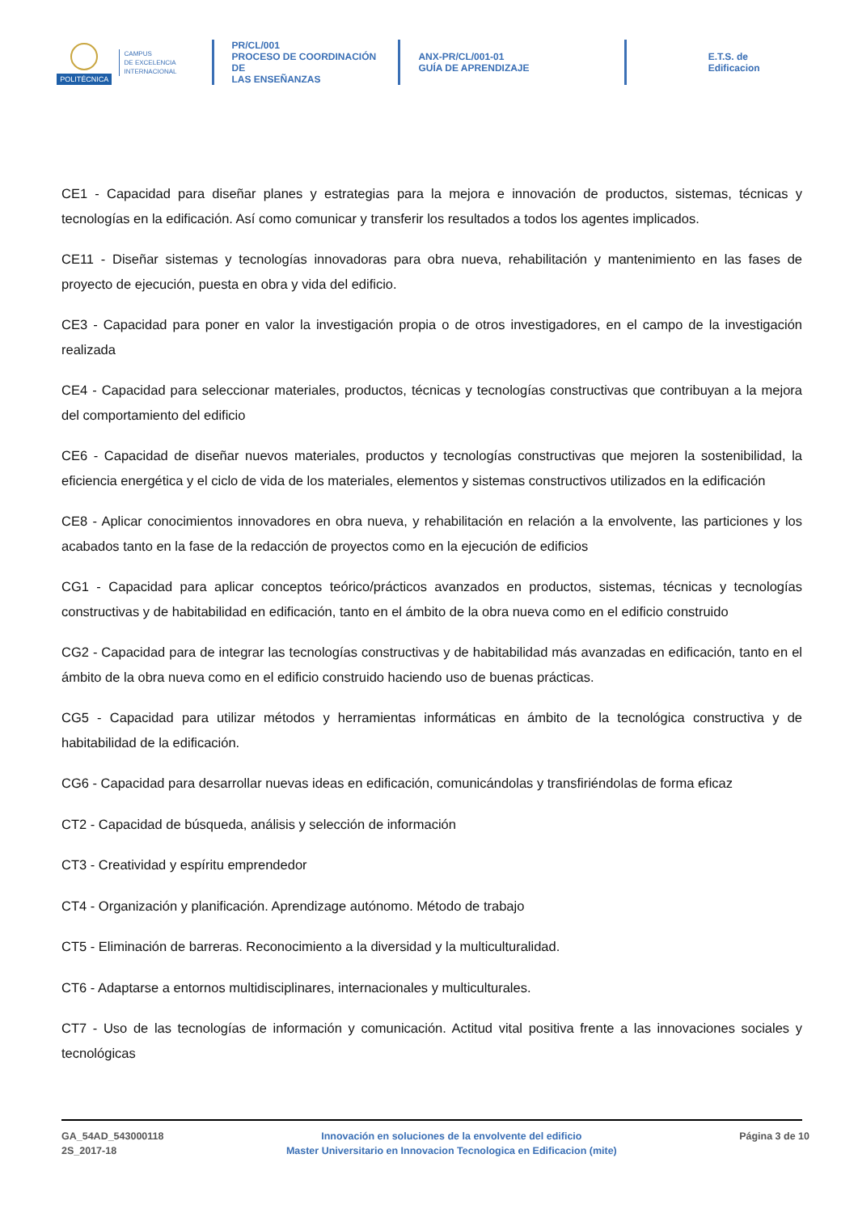POLITÉCNICA
CAMPUS
DE EXCELENCIA
INTERNACIONAL
PR/CL/001
PROCESO DE COORDINACIÓN DE
LAS ENSEÑANZAS
ANX-PR/CL/001-01
GUÍA DE APRENDIZAJE
E.T.S. de Edificacion
CE1 - Capacidad para diseñar planes y estrategias para la mejora e innovación de productos, sistemas, técnicas y tecnologías en la edificación. Así como comunicar y transferir los resultados a todos los agentes implicados.
CE11 - Diseñar sistemas y tecnologías innovadoras para obra nueva, rehabilitación y mantenimiento en las fases de proyecto de ejecución, puesta en obra y vida del edificio.
CE3 - Capacidad para poner en valor la investigación propia o de otros investigadores, en el campo de la investigación realizada
CE4 - Capacidad para seleccionar materiales, productos, técnicas y tecnologías constructivas que contribuyan a la mejora del comportamiento del edificio
CE6 - Capacidad de diseñar nuevos materiales, productos y tecnologías constructivas que mejoren la sostenibilidad, la eficiencia energética y el ciclo de vida de los materiales, elementos y sistemas constructivos utilizados en la edificación
CE8 - Aplicar conocimientos innovadores en obra nueva, y rehabilitación en relación a la envolvente, las particiones y los acabados tanto en la fase de la redacción de proyectos como en la ejecución de edificios
CG1 - Capacidad para aplicar conceptos teórico/prácticos avanzados en productos, sistemas, técnicas y tecnologías constructivas y de habitabilidad en edificación, tanto en el ámbito de la obra nueva como en el edificio construido
CG2 - Capacidad para de integrar las tecnologías constructivas y de habitabilidad más avanzadas en edificación, tanto en el ámbito de la obra nueva como en el edificio construido haciendo uso de buenas prácticas.
CG5 - Capacidad para utilizar métodos y herramientas informáticas en ámbito de la tecnológica constructiva y de habitabilidad de la edificación.
CG6 - Capacidad para desarrollar nuevas ideas en edificación, comunicándolas y transfiriéndolas de forma eficaz
CT2 - Capacidad de búsqueda, análisis y selección de información
CT3 - Creatividad y espíritu emprendedor
CT4 - Organización y planificación. Aprendizage autónomo. Método de trabajo
CT5 - Eliminación de barreras. Reconocimiento a la diversidad y la multiculturalidad.
CT6 - Adaptarse a entornos multidisciplinares, internacionales y multiculturales.
CT7 - Uso de las tecnologías de información y comunicación. Actitud vital positiva frente a las innovaciones sociales y tecnológicas
GA_54AD_543000118
2S_2017-18
Innovación en soluciones de la envolvente del edificio
Master Universitario en Innovacion Tecnologica en Edificacion (mite)
Página 3 de 10